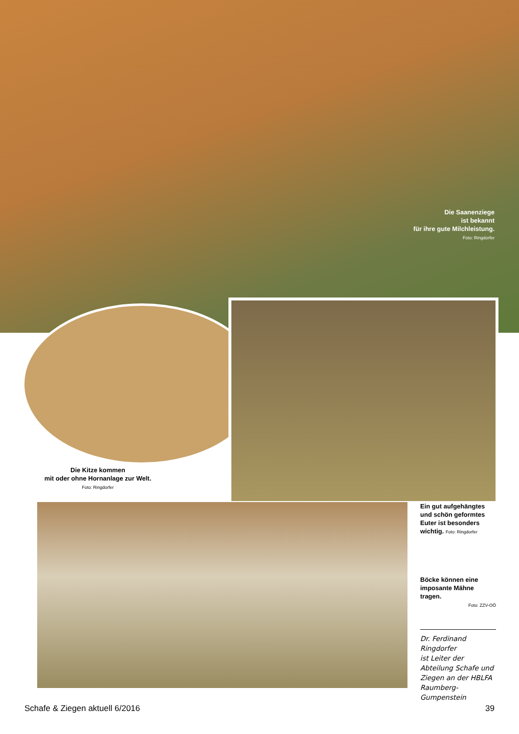Die Saanenziege
ist bekannt
für ihre gute Milchleistung.
Foto: Ringdorfer
Die Kitze kommen
mit oder ohne Hornanlage zur Welt.
Foto: Ringdorfer
Ein gut aufgehängtes und schön geformtes Euter ist besonders wichtig. Foto: Ringdorfer
Böcke können eine imposante Mähne tragen.
Foto: ZZV-OÖ
Dr. Ferdinand Ringdorfer
ist Leiter der Abteilung Schafe und Ziegen an der HBLFA Raumberg-Gumpenstein
Schafe & Ziegen aktuell 6/2016 39